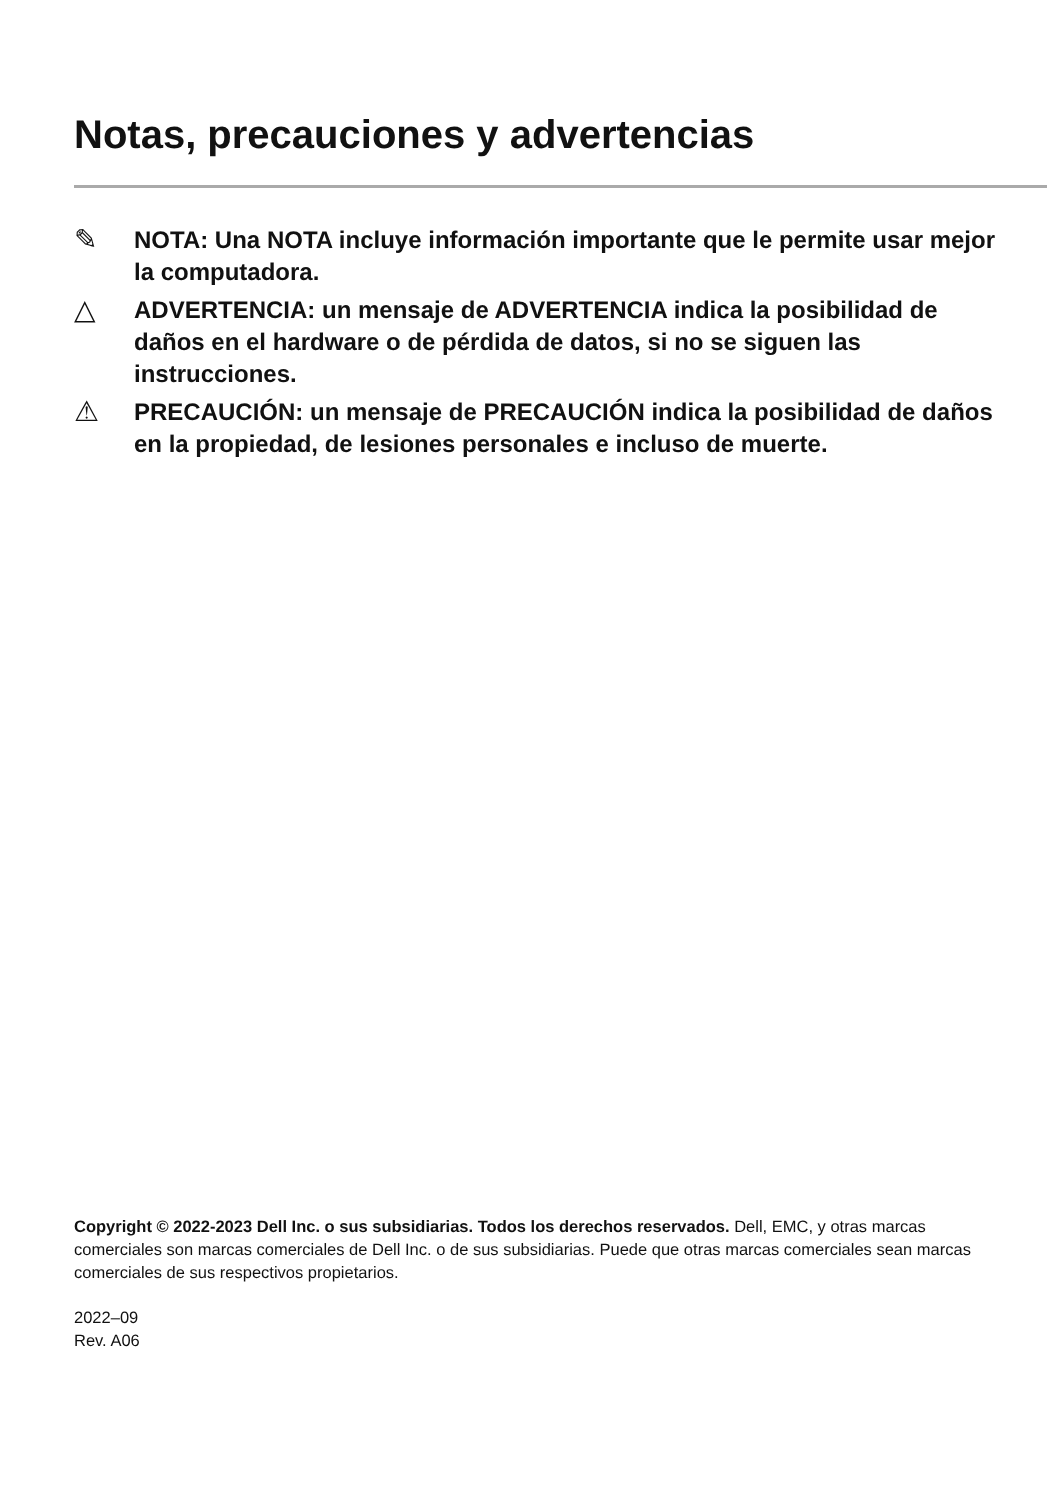Notas, precauciones y advertencias
✎
NOTA: Una NOTA incluye información importante que le permite usar mejor la computadora.
△
ADVERTENCIA: un mensaje de ADVERTENCIA indica la posibilidad de daños en el hardware o de pérdida de datos, si no se siguen las instrucciones.
⚠
PRECAUCIÓN: un mensaje de PRECAUCIÓN indica la posibilidad de daños en la propiedad, de lesiones personales e incluso de muerte.
Copyright © 2022-2023 Dell Inc. o sus subsidiarias. Todos los derechos reservados. Dell, EMC, y otras marcas comerciales son marcas comerciales de Dell Inc. o de sus subsidiarias. Puede que otras marcas comerciales sean marcas comerciales de sus respectivos propietarios.
2022–09
Rev. A06